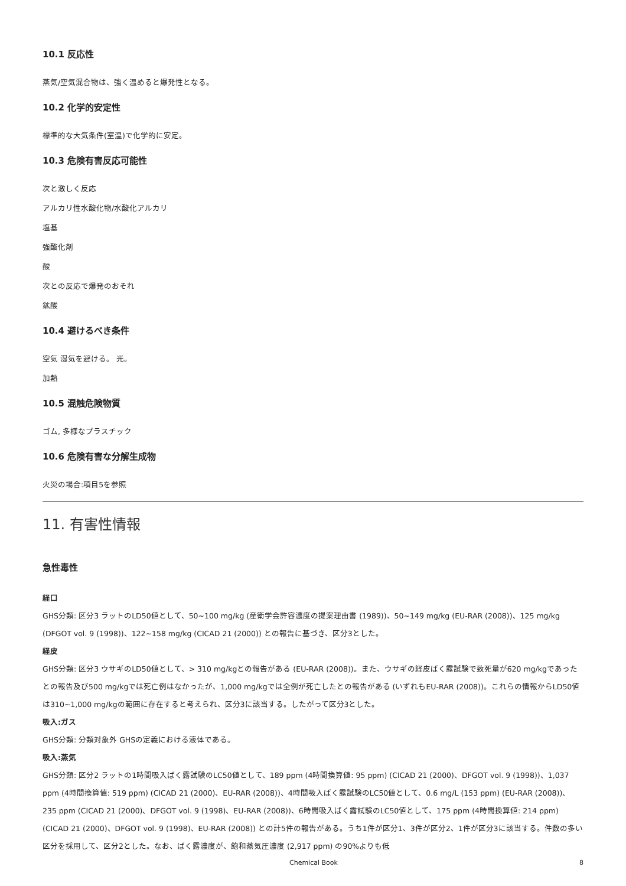10.1 反応性
蒸気/空気混合物は、強く温めると爆発性となる。
10.2 化学的安定性
標準的な大気条件(室温)で化学的に安定。
10.3 危険有害反応可能性
次と激しく反応
アルカリ性水酸化物/水酸化アルカリ
塩基
強酸化剤
酸
次との反応で爆発のおそれ
鉱酸
10.4 避けるべき条件
空気 湿気を避ける。 光。
加熱
10.5 混触危険物質
ゴム, 多様なプラスチック
10.6 危険有害な分解生成物
火災の場合:項目5を参照
11. 有害性情報
急性毒性
経口
GHS分類: 区分3 ラットのLD50値として、50~100 mg/kg (産衛学会許容濃度の提案理由書 (1989))、50~149 mg/kg (EU-RAR (2008))、125 mg/kg (DFGOT vol. 9 (1998))、122~158 mg/kg (CICAD 21 (2000)) との報告に基づき、区分3とした。
経皮
GHS分類: 区分3 ウサギのLD50値として、> 310 mg/kgとの報告がある (EU-RAR (2008))。また、ウサギの経皮ばく露試験で致死量が620 mg/kgであったとの報告及び500 mg/kgでは死亡例はなかったが、1,000 mg/kgでは全例が死亡したとの報告がある (いずれもEU-RAR (2008))。これらの情報からLD50値は310~1,000 mg/kgの範囲に存在すると考えられ、区分3に該当する。したがって区分3とした。
吸入:ガス
GHS分類: 分類対象外 GHSの定義における液体である。
吸入:蒸気
GHS分類: 区分2 ラットの1時間吸入ばく露試験のLC50値として、189 ppm (4時間換算値: 95 ppm) (CICAD 21 (2000)、DFGOT vol. 9 (1998))、1,037 ppm (4時間換算値: 519 ppm) (CICAD 21 (2000)、EU-RAR (2008))、4時間吸入ばく露試験のLC50値として、0.6 mg/L (153 ppm) (EU-RAR (2008))、235 ppm (CICAD 21 (2000)、DFGOT vol. 9 (1998)、EU-RAR (2008))、6時間吸入ばく露試験のLC50値として、175 ppm (4時間換算値: 214 ppm) (CICAD 21 (2000)、DFGOT vol. 9 (1998)、EU-RAR (2008)) との計5件の報告がある。うち1件が区分1、3件が区分2、1件が区分3に該当する。件数の多い区分を採用して、区分2とした。なお、ばく露濃度が、飽和蒸気圧濃度 (2,917 ppm) の90%よりも低
Chemical Book 8